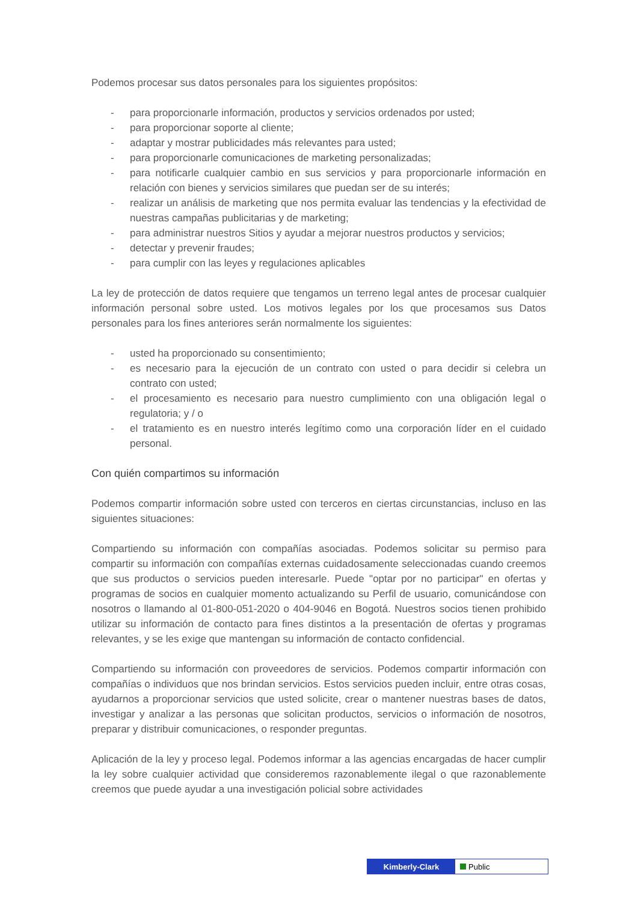Podemos procesar sus datos personales para los siguientes propósitos:
- para proporcionarle información, productos y servicios ordenados por usted;
- para proporcionar soporte al cliente;
- adaptar y mostrar publicidades más relevantes para usted;
- para proporcionarle comunicaciones de marketing personalizadas;
- para notificarle cualquier cambio en sus servicios y para proporcionarle información en relación con bienes y servicios similares que puedan ser de su interés;
- realizar un análisis de marketing que nos permita evaluar las tendencias y la efectividad de nuestras campañas publicitarias y de marketing;
- para administrar nuestros Sitios y ayudar a mejorar nuestros productos y servicios;
- detectar y prevenir fraudes;
- para cumplir con las leyes y regulaciones aplicables
La ley de protección de datos requiere que tengamos un terreno legal antes de procesar cualquier información personal sobre usted. Los motivos legales por los que procesamos sus Datos personales para los fines anteriores serán normalmente los siguientes:
- usted ha proporcionado su consentimiento;
- es necesario para la ejecución de un contrato con usted o para decidir si celebra un contrato con usted;
- el procesamiento es necesario para nuestro cumplimiento con una obligación legal o regulatoria; y / o
- el tratamiento es en nuestro interés legítimo como una corporación líder en el cuidado personal.
Con quién compartimos su información
Podemos compartir información sobre usted con terceros en ciertas circunstancias, incluso en las siguientes situaciones:
Compartiendo su información con compañías asociadas. Podemos solicitar su permiso para compartir su información con compañías externas cuidadosamente seleccionadas cuando creemos que sus productos o servicios pueden interesarle. Puede "optar por no participar" en ofertas y programas de socios en cualquier momento actualizando su Perfil de usuario, comunicándose con nosotros o llamando al 01-800-051-2020 o 404-9046 en Bogotá. Nuestros socios tienen prohibido utilizar su información de contacto para fines distintos a la presentación de ofertas y programas relevantes, y se les exige que mantengan su información de contacto confidencial.
Compartiendo su información con proveedores de servicios. Podemos compartir información con compañías o individuos que nos brindan servicios. Estos servicios pueden incluir, entre otras cosas, ayudarnos a proporcionar servicios que usted solicite, crear o mantener nuestras bases de datos, investigar y analizar a las personas que solicitan productos, servicios o información de nosotros, preparar y distribuir comunicaciones, o responder preguntas.
Aplicación de la ley y proceso legal. Podemos informar a las agencias encargadas de hacer cumplir la ley sobre cualquier actividad que consideremos razonablemente ilegal o que razonablemente creemos que puede ayudar a una investigación policial sobre actividades
Kimberly-Clark Public